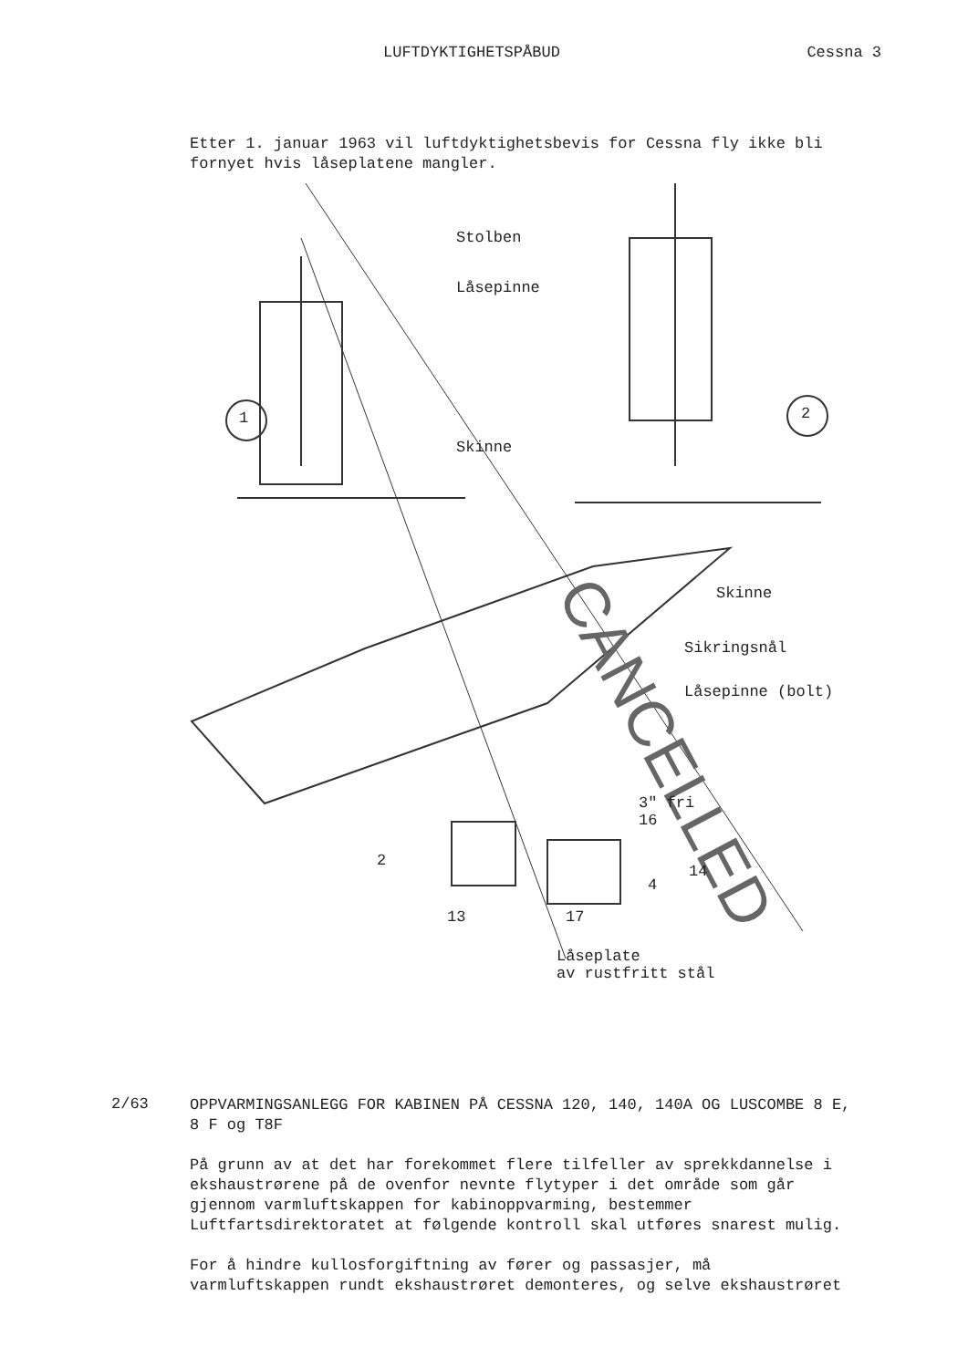LUFTDYKTIGHETSPÅBUD Cessna 3
Etter 1. januar 1963 vil luftdyktighetsbevis for Cessna fly ikke bli fornyet hvis låseplatene mangler.
CANCELLED
Stolben
Låsepinne
1 2
Skinne
Skinne
Sikringsnål
Låsepinne (bolt)
3" fri
16
2
14
4
13 17
Låseplate
av rustfritt stål
2/63
OPPVARMINGSANLEGG FOR KABINEN PÅ CESSNA 120, 140, 140A OG LUSCOMBE 8 E, 8 F og T8F
På grunn av at det har forekommet flere tilfeller av sprekkdannelse i ekshaustrørene på de ovenfor nevnte flytyper i det område som går gjennom varmluftskappen for kabinoppvarming, bestemmer Luftfartsdirektoratet at følgende kontroll skal utføres snarest mulig.
For å hindre kullosforgiftning av fører og passasjer, må varmluftskappen rundt ekshaustrøret demonteres, og selve ekshaustrøret